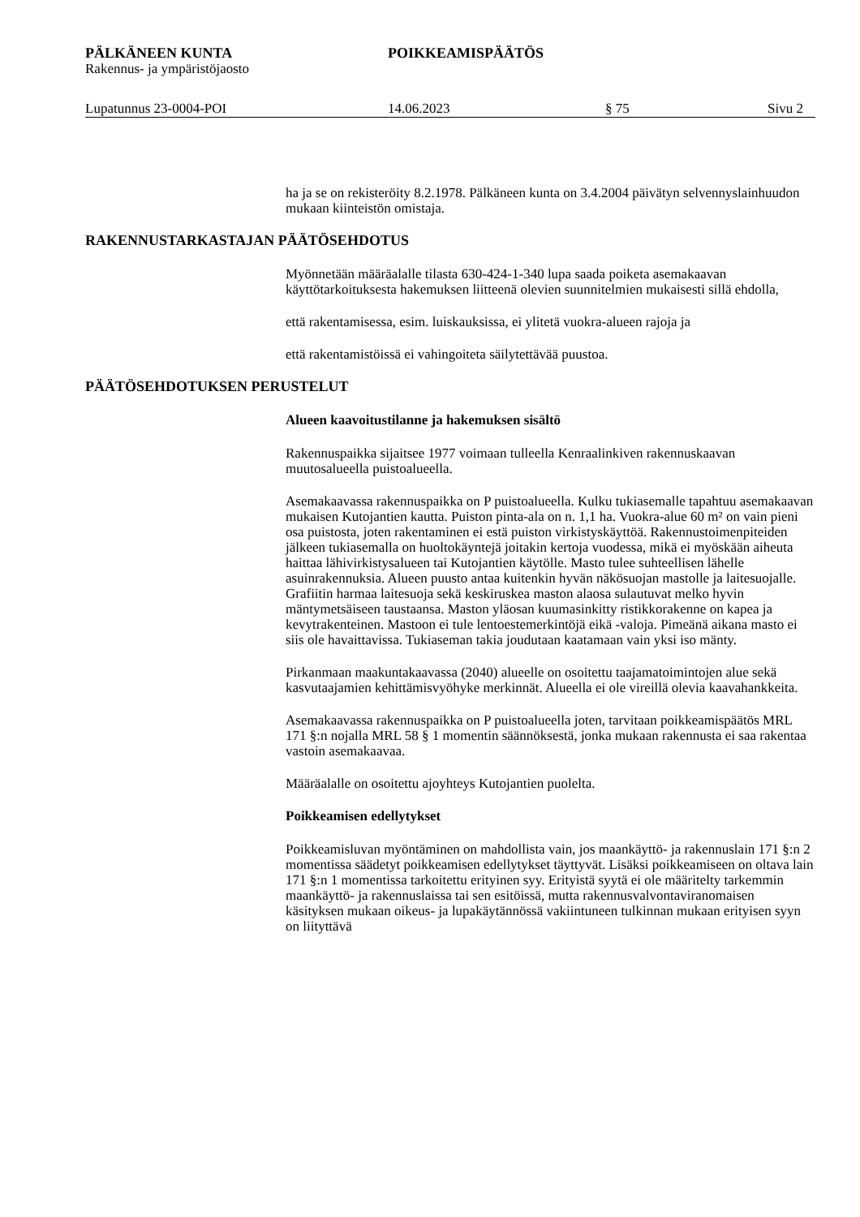PÄLKÄNEEN KUNTA POIKKEAMISPÄÄTÖS
Rakennus- ja ympäristöjaosto
Lupatunnus 23-0004-POI 14.06.2023 § 75 Sivu 2
ha ja se on rekisteröity 8.2.1978. Pälkäneen kunta on 3.4.2004 päivätyn selvennyslainhuudon mukaan kiinteistön omistaja.
RAKENNUSTARKASTAJAN PÄÄTÖSEHDOTUS
Myönnetään määräalalle tilasta 630-424-1-340 lupa saada poiketa asemakaavan käyttötarkoituksesta hakemuksen liitteenä olevien suunnitelmien mukaisesti sillä ehdolla,
että rakentamisessa, esim. luiskauksissa, ei ylitetä vuokra-alueen rajoja ja
että rakentamistöissä ei vahingoiteta säilytettävää puustoa.
PÄÄTÖSEHDOTUKSEN PERUSTELUT
Alueen kaavoitustilanne ja hakemuksen sisältö
Rakennuspaikka sijaitsee 1977 voimaan tulleella Kenraalinkiven rakennuskaavan muutosalueella puistoalueella.
Asemakaavassa rakennuspaikka on P puistoalueella. Kulku tukiasemalle tapahtuu asemakaavan mukaisen Kutojantien kautta. Puiston pinta-ala on n. 1,1 ha. Vuokra-alue 60 m² on vain pieni osa puistosta, joten rakentaminen ei estä puiston virkistyskäyttöä. Rakennustoimenpiteiden jälkeen tukiasemalla on huoltokäyntejä joitakin kertoja vuodessa, mikä ei myöskään aiheuta haittaa lähivirkistysalueen tai Kutojantien käytölle. Masto tulee suhteellisen lähelle asuinrakennuksia. Alueen puusto antaa kuitenkin hyvän näkösuojan mastolle ja laitesuojalle. Grafiitin harmaa laitesuoja sekä keskiruskea maston alaosa sulautuvat melko hyvin mäntymetsäiseen taustaansa. Maston yläosan kuumasinkitty ristikkorakenne on kapea ja kevytrakenteinen. Mastoon ei tule lentoestemerkintöjä eikä -valoja. Pimeänä aikana masto ei siis ole havaittavissa. Tukiaseman takia joudutaan kaatamaan vain yksi iso mänty.
Pirkanmaan maakuntakaavassa (2040) alueelle on osoitettu taajamatoimintojen alue sekä kasvutaajamien kehittämisvyöhyke merkinnät. Alueella ei ole vireillä olevia kaavahankkeita.
Asemakaavassa rakennuspaikka on P puistoalueella joten, tarvitaan poikkeamispäätös MRL 171 §:n nojalla MRL 58 § 1 momentin säännöksestä, jonka mukaan rakennusta ei saa rakentaa vastoin asemakaavaa.
Määräalalle on osoitettu ajoyhteys Kutojantien puolelta.
Poikkeamisen edellytykset
Poikkeamisluvan myöntäminen on mahdollista vain, jos maankäyttö- ja rakennuslain 171 §:n 2 momentissa säädetyt poikkeamisen edellytykset täyttyvät. Lisäksi poikkeamiseen on oltava lain 171 §:n 1 momentissa tarkoitettu erityinen syy. Erityistä syytä ei ole määritelty tarkemmin maankäyttö- ja rakennuslaissa tai sen esitöissä, mutta rakennusvalvontaviranomaisen käsityksen mukaan oikeus- ja lupakäytännössä vakiintuneen tulkinnan mukaan erityisen syyn on liityttävä